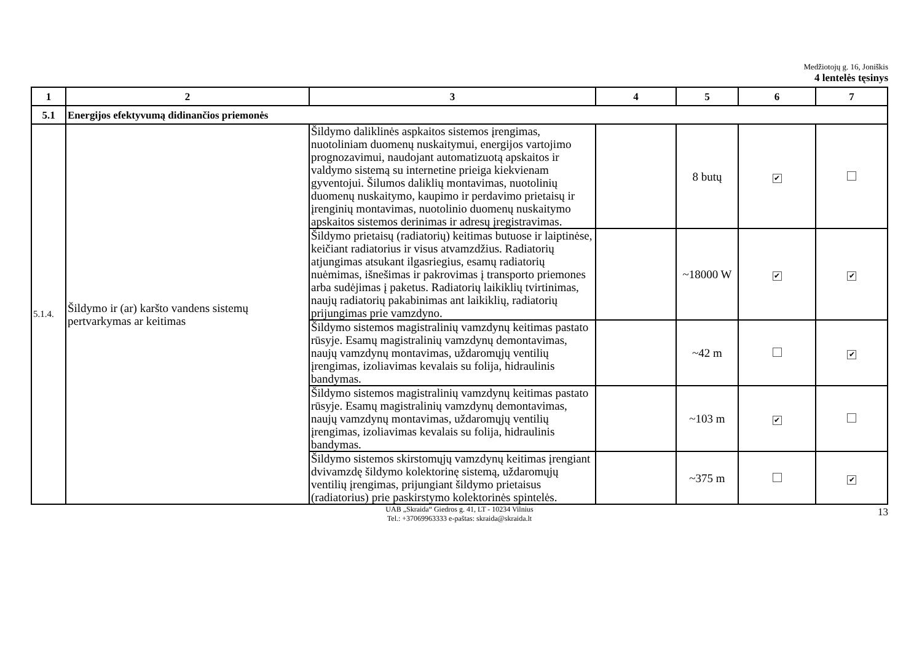Medžiotojų g. 16, Joniškis
4 lentelės tęsinys
| 1 | 2 | 3 | 4 | 5 | 6 | 7 |
| --- | --- | --- | --- | --- | --- | --- |
| 5.1 | Energijos efektyvumą didinančios priemonės | | | | | |
| 5.1.4. | Šildymo ir (ar) karšto vandens sistemų pertvarkymas ar keitimas | Šildymo dalikl­inės aspkaitos sistemos įrengimas, nuotoliniam duomenų nuskaitymui, energijos vartojimo prognozavimui, naudojant automatizuotą apskaitos ir valdymo sistemą su internetine prieiga kiekvienam gyventojui. Šilumos dalikl­ių montavimas, nuotolinių duomenų nuskaitymo, kaupimo ir perdavimo prietaisų ir įrenginių montavimas, nuotolinio duomenų nuskaitymo apskaitos sistemos derinimas ir adresų įregistravimas. | | 8 butų | ✔ | |
| | | Šildymo prietaisų (radiatorių) keitimas butuose ir laiptinėse, keičiant radiatorius ir visus atvamzdžius. Radiatorių atjungimas atsukant ilgasriegius, esamų radiatorių nuėmimas, išnešimas ir pakrovimas į transporto priemones arba sudėjimas į paketus. Radiatorių laikiklių tvirtinimas, naujų radiatorių pakabinimas ant laikiklių, radiatorių prijungimas prie vamzdyno. | | ~18000 W | ✔ | ✔ |
| | | Šildymo sistemos magistralinių vamzdynų keitimas pastato rūsyje. Esamų magistralinių vamzdynų demontavimas, naujų vamzdynų montavimas, uždaromųjų ventilių įrengimas, izoliavimas kevalais su folija, hidraulinis bandymas. | | ~42 m | | ✔ |
| | | Šildymo sistemos magistralinių vamzdynų keitimas pastato rūsyje. Esamų magistralinių vamzdynų demontavimas, naujų vamzdynų montavimas, uždaromųjų ventilių įrengimas, izoliavimas kevalais su folija, hidraulinis bandymas. | | ~103 m | ✔ | |
| | | Šildymo sistemos skirstomųjų vamzdynų keitimas įrengiant dvivamzdę šildymo kolektorinę sistemą, uždaromųjų ventilių įrengimas, prijungiant šildymo prietaisus (radiatorius) prie paskirstymo kolektorinės spintelės. | | ~375 m | | ✔ |
UAB „Skraida“ Giedros g. 41, LT - 10234 Vilnius
Tel.: +37069963333 e-paštas: skraida@skraida.lt
13